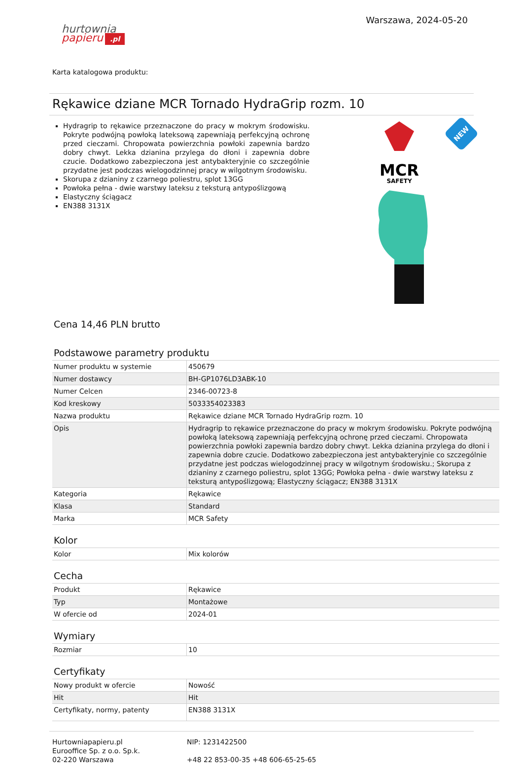hurtownia
papieru.pl
Warszawa, 2024-05-20
Karta katalogowa produktu:
Rękawice dziane MCR Tornado HydraGrip rozm. 10
Hydragrip to rękawice przeznaczone do pracy w mokrym środowisku. Pokryte podwójną powłoką lateksową zapewniają perfekcyjną ochronę przed cieczami. Chropowata powierzchnia powłoki zapewnia bardzo dobry chwyt. Lekka dzianina przylega do dłoni i zapewnia dobre czucie. Dodatkowo zabezpieczona jest antybakteryjnie co szczególnie przydatne jest podczas wielogodzinnej pracy w wilgotnym środowisku.
Skorupa z dzianiny z czarnego poliestru, splot 13GG
Powłoka pełna - dwie warstwy lateksu z teksturą antypoślizgową
Elastyczny ściągacz
EN388 3131X
MCR
SAFETY
NEW
Cena 14,46 PLN brutto
Podstawowe parametry produktu
| Numer produktu w systemie | 450679 |
| Numer dostawcy | BH-GP1076LD3ABK-10 |
| Numer Celcen | 2346-00723-8 |
| Kod kreskowy | 5033354023383 |
| Nazwa produktu | Rękawice dziane MCR Tornado HydraGrip rozm. 10 |
| Opis | Hydragrip to rękawice przeznaczone do pracy w mokrym środowisku. Pokryte podwójną powłoką lateksową zapewniają perfekcyjną ochronę przed cieczami. Chropowata powierzchnia powłoki zapewnia bardzo dobry chwyt. Lekka dzianina przylega do dłoni i zapewnia dobre czucie. Dodatkowo zabezpieczona jest antybakteryjnie co szczególnie przydatne jest podczas wielogodzinnej pracy w wilgotnym środowisku.; Skorupa z dzianiny z czarnego poliestru, splot 13GG; Powłoka pełna - dwie warstwy lateksu z teksturą antypoślizgową; Elastyczny ściągacz; EN388 3131X |
| Kategoria | Rękawice |
| Klasa | Standard |
| Marka | MCR Safety |
Kolor
| Kolor | Mix kolorów |
Cecha
| Produkt | Rękawice |
| Typ | Montażowe |
| W ofercie od | 2024-01 |
Wymiary
| Rozmiar | 10 |
Certyfikaty
| Nowy produkt w ofercie | Nowość |
| Hit | Hit |
| Certyfikaty, normy, patenty | EN388 3131X |
Hurtowniapapieru.pl
Eurooffice Sp. z o.o. Sp.k.
02-220 Warszawa
NIP: 1231422500
+48 22 853-00-35 +48 606-65-25-65